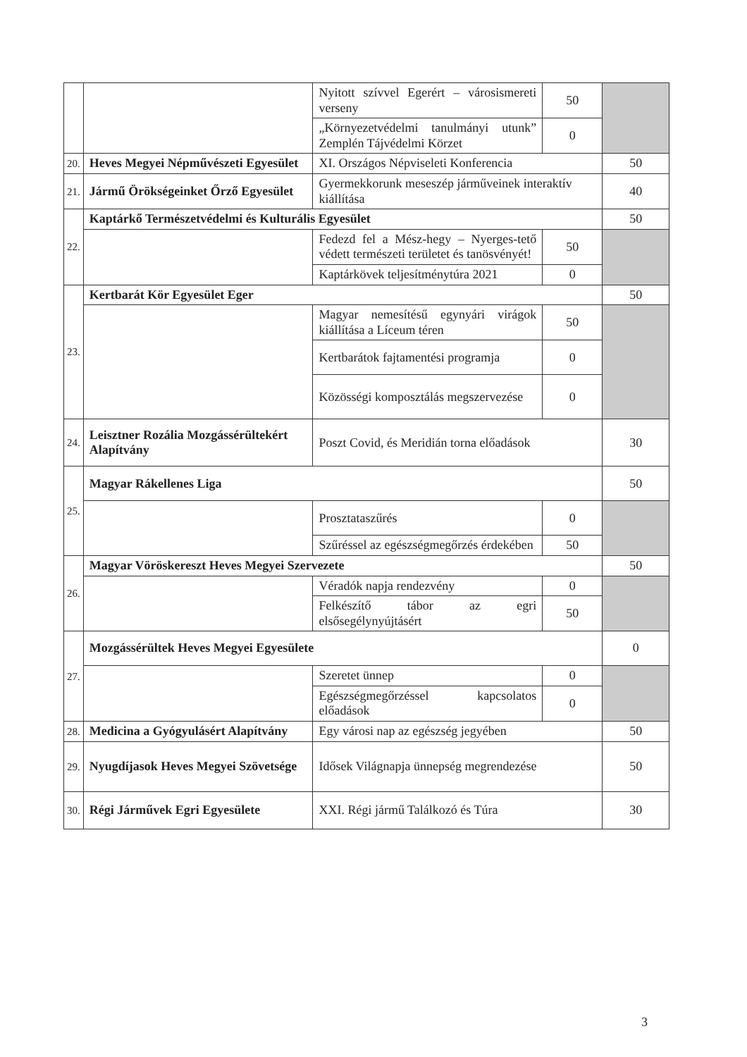| | | Nyitott szívvel Egerért – városismereti verseny | 50 | |
| | | „Környezetvédelmi tanulmányi utunk” Zemplén Tájvédelmi Körzet | 0 | |
| 20. | Heves Megyei Népművészeti Egyesület | XI. Országos Népviseleti Konferencia | | 50 |
| 21. | Jármű Örökségeinket Őrző Egyesület | Gyermekkorunk meseszép járműveinek interaktív kiállítása | | 40 |
| 22. | Kaptárkő Természetvédelmi és Kulturális Egyesület | | | 50 |
| | | Fedezd fel a Mész-hegy – Nyerges-tető védett természeti területet és tanösvényét! | 50 | |
| | | Kaptárkövek teljesítménytúra 2021 | 0 | |
| 23. | Kertbarát Kör Egyesület Eger | | | 50 |
| | | Magyar nemesítésű egynyári virágok kiállítása a Líceum téren | 50 | |
| | | Kertbarátok fajtamentési programja | 0 | |
| | | Közösségi komposztálás megszervezése | 0 | |
| 24. | Leisztner Rozália Mozgássérültekért Alapítvány | Poszt Covid, és Meridián torna előadások | | 30 |
| 25. | Magyar Rákellenes Liga | | | 50 |
| | | Prosztataszűrés | 0 | |
| | | Szűréssel az egészségmegőrzés érdekében | 50 | |
| 26. | Magyar Vöröskereszt Heves Megyei Szervezete | | | 50 |
| | | Véradók napja rendezvény | 0 | |
| | | Felkészítő tábor az egri elsősegélynyújtásért | 50 | |
| 27. | Mozgássérültek Heves Megyei Egyesülete | | | 0 |
| | | Szeretet ünnep | 0 | |
| | | Egészségmegőrzéssel kapcsolatos előadások | 0 | |
| 28. | Medicina a Gyógyulásért Alapítvány | Egy városi nap az egészség jegyében | | 50 |
| 29. | Nyugdíjasok Heves Megyei Szövetsége | Idősek Világnapja ünnepség megrendezése | | 50 |
| 30. | Régi Járművek Egri Egyesülete | XXI. Régi jármű Találkozó és Túra | | 30 |
3